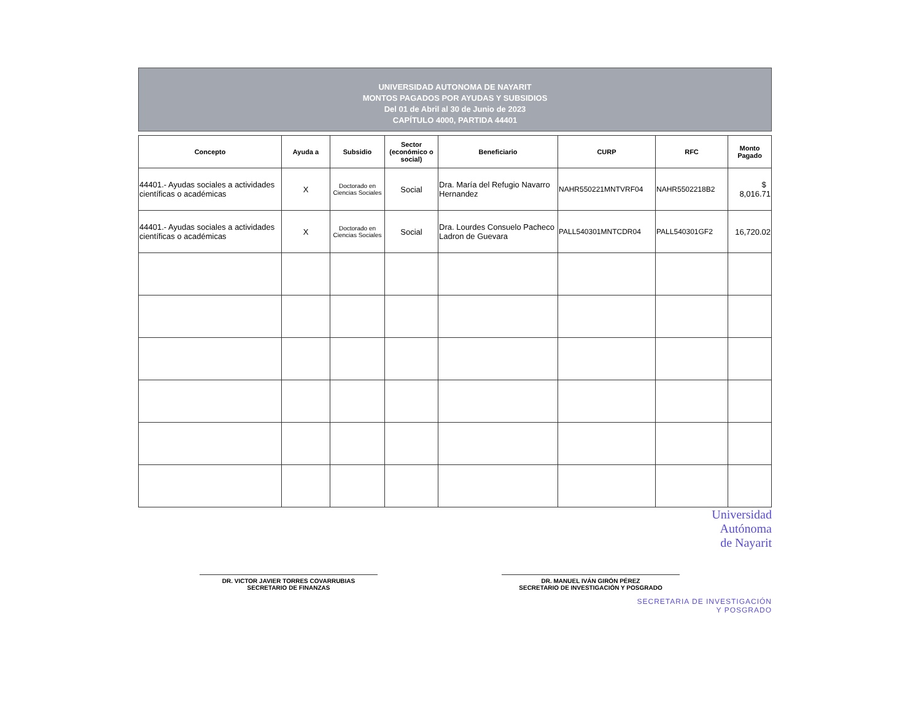UNIVERSIDAD AUTONOMA DE NAYARIT
MONTOS PAGADOS POR AYUDAS Y SUBSIDIOS
Del 01 de Abril al 30 de Junio de 2023
CAPÍTULO 4000, PARTIDA 44401
| Concepto | Ayuda a | Subsidio | Sector (económico o social) | Beneficiario | CURP | RFC | Monto Pagado |
| --- | --- | --- | --- | --- | --- | --- | --- |
| 44401.- Ayudas sociales a actividades científicas o académicas | X | Doctorado en Ciencias Sociales | Social | Dra. María del Refugio Navarro Hernandez | NAHR550221MNTVRF04 | NAHR5502218B2 | $ 8,016.71 |
| 44401.- Ayudas sociales a actividades científicas o académicas | X | Doctorado en Ciencias Sociales | Social | Dra. Lourdes Consuelo Pacheco Ladron de Guevara | PALL540301MNTCDR04 | PALL540301GF2 | 16,720.02 |
Universidad
Autónoma
de Nayarit
DR. VICTOR JAVIER TORRES COVARRUBIAS
SECRETARIO DE FINANZAS
DR. MANUEL IVÁN GIRÓN PÉREZ
SECRETARIO DE INVESTIGACIÓN Y POSGRADO
SECRETARIA DE INVESTIGACIÓN
Y POSGRADO